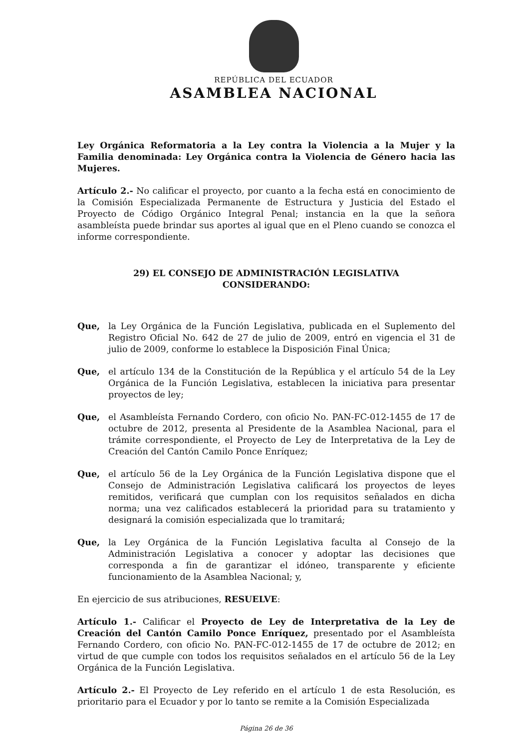REPÚBLICA DEL ECUADOR
ASAMBLEA NACIONAL
Ley Orgánica Reformatoria a la Ley contra la Violencia a la Mujer y la Familia denominada: Ley Orgánica contra la Violencia de Género hacia las Mujeres.
Artículo 2.- No calificar el proyecto, por cuanto a la fecha está en conocimiento de la Comisión Especializada Permanente de Estructura y Justicia del Estado el Proyecto de Código Orgánico Integral Penal; instancia en la que la señora asambleísta puede brindar sus aportes al igual que en el Pleno cuando se conozca el informe correspondiente.
29) EL CONSEJO DE ADMINISTRACIÓN LEGISLATIVA
CONSIDERANDO:
Que, la Ley Orgánica de la Función Legislativa, publicada en el Suplemento del Registro Oficial No. 642 de 27 de julio de 2009, entró en vigencia el 31 de julio de 2009, conforme lo establece la Disposición Final Única;
Que, el artículo 134 de la Constitución de la República y el artículo 54 de la Ley Orgánica de la Función Legislativa, establecen la iniciativa para presentar proyectos de ley;
Que, el Asambleísta Fernando Cordero, con oficio No. PAN-FC-012-1455 de 17 de octubre de 2012, presenta al Presidente de la Asamblea Nacional, para el trámite correspondiente, el Proyecto de Ley de Interpretativa de la Ley de Creación del Cantón Camilo Ponce Enríquez;
Que, el artículo 56 de la Ley Orgánica de la Función Legislativa dispone que el Consejo de Administración Legislativa calificará los proyectos de leyes remitidos, verificará que cumplan con los requisitos señalados en dicha norma; una vez calificados establecerá la prioridad para su tratamiento y designará la comisión especializada que lo tramitará;
Que, la Ley Orgánica de la Función Legislativa faculta al Consejo de la Administración Legislativa a conocer y adoptar las decisiones que corresponda a fin de garantizar el idóneo, transparente y eficiente funcionamiento de la Asamblea Nacional; y,
En ejercicio de sus atribuciones, RESUELVE:
Artículo 1.- Calificar el Proyecto de Ley de Interpretativa de la Ley de Creación del Cantón Camilo Ponce Enríquez, presentado por el Asambleísta Fernando Cordero, con oficio No. PAN-FC-012-1455 de 17 de octubre de 2012; en virtud de que cumple con todos los requisitos señalados en el artículo 56 de la Ley Orgánica de la Función Legislativa.
Artículo 2.- El Proyecto de Ley referido en el artículo 1 de esta Resolución, es prioritario para el Ecuador y por lo tanto se remite a la Comisión Especializada
Página 26 de 36